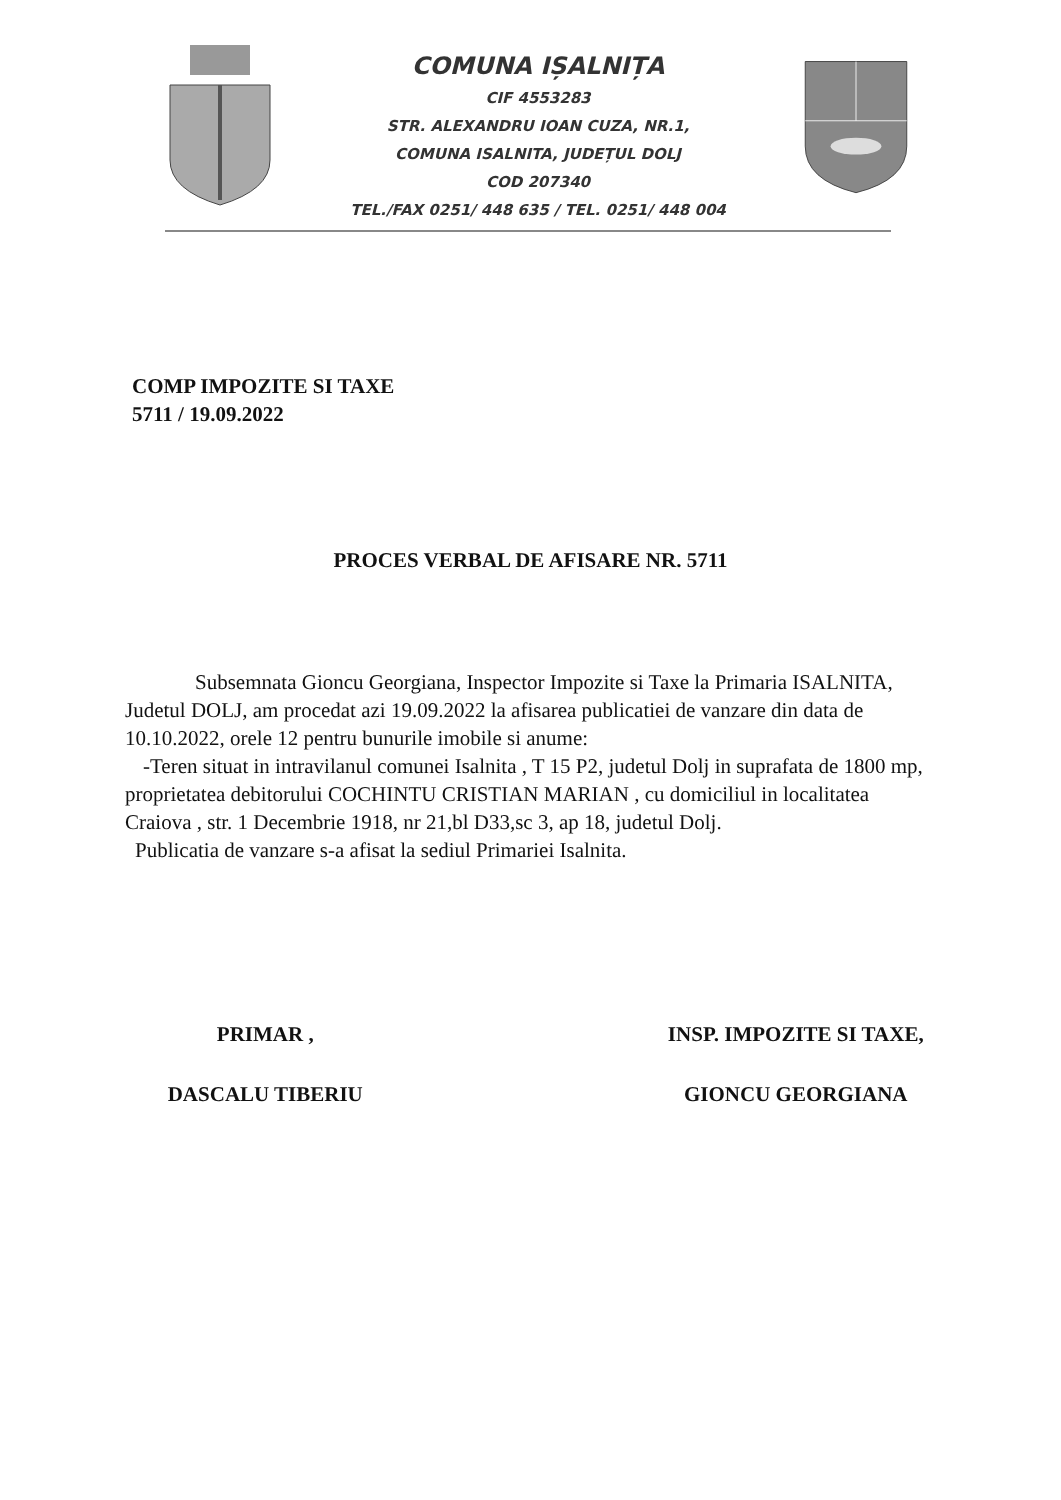COMUNA IȘALNIȚA
CIF 4553283
STR. ALEXANDRU IOAN CUZA, NR.1,
COMUNA ISALNITA, JUDEȚUL DOLJ
COD 207340
TEL./FAX 0251/ 448 635 / TEL. 0251/ 448 004
COMP IMPOZITE SI TAXE
5711 / 19.09.2022
PROCES VERBAL DE AFISARE NR. 5711
Subsemnata Gioncu Georgiana, Inspector Impozite si Taxe la Primaria ISALNITA, Judetul DOLJ, am procedat azi 19.09.2022 la afisarea publicatiei de vanzare din data de 10.10.2022, orele 12 pentru bunurile imobile si anume:
-Teren situat in intravilanul comunei Isalnita , T 15 P2, judetul Dolj in suprafata de 1800 mp, proprietatea debitorului COCHINTU CRISTIAN MARIAN , cu domiciliul in localitatea Craiova , str. 1 Decembrie 1918, nr 21,bl D33,sc 3, ap 18, judetul Dolj.
Publicatia de vanzare s-a afisat la sediul Primariei Isalnita.
PRIMAR ,
DASCALU TIBERIU
INSP. IMPOZITE SI TAXE,
GIONCU GEORGIANA